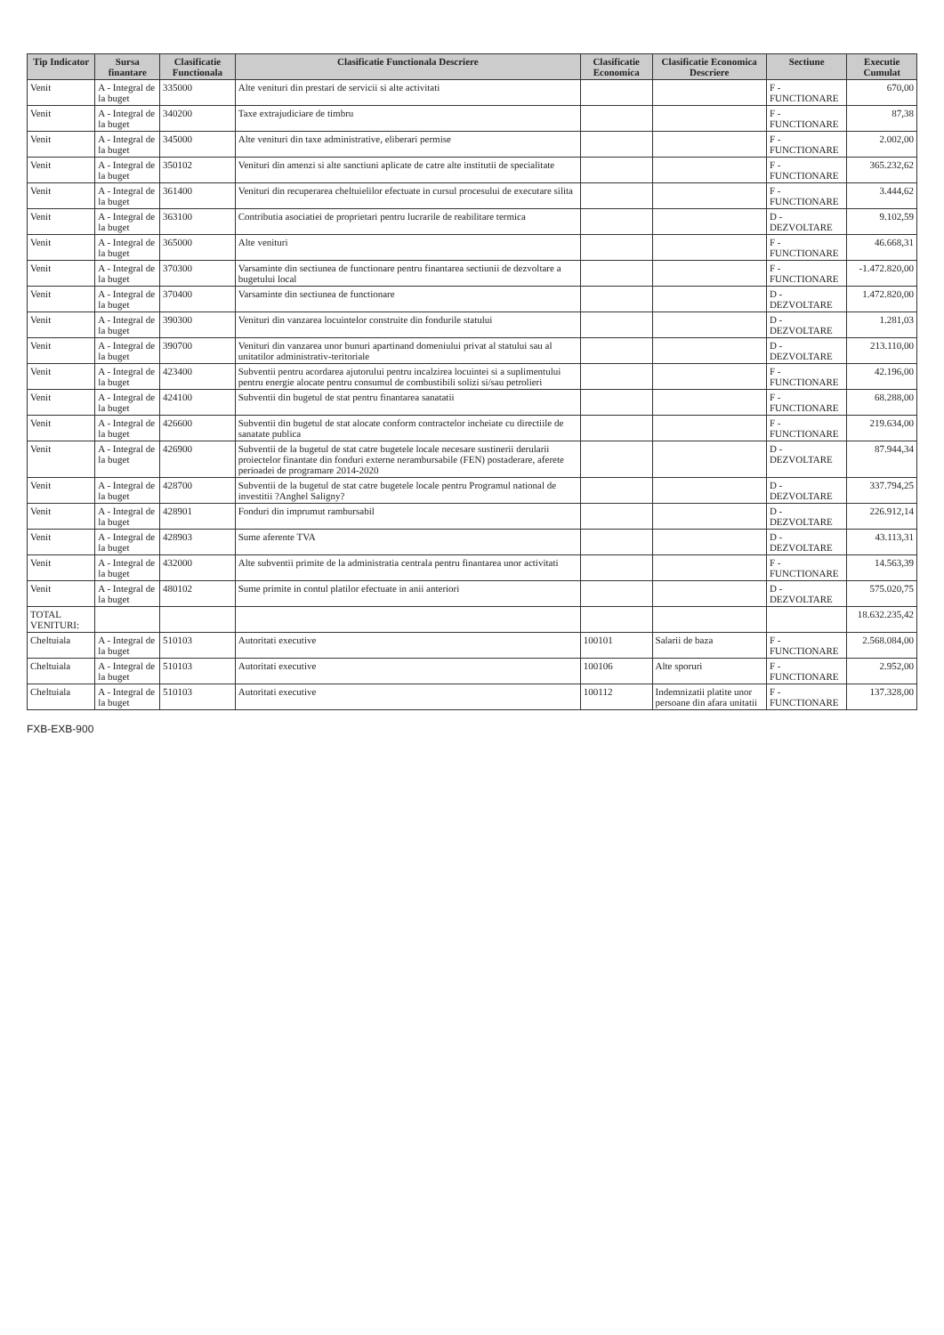| Tip Indicator | Sursa finantare | Clasificatie Functionala | Clasificatie Functionala Descriere | Clasificatie Economica | Clasificatie Economica Descriere | Sectiune | Executie Cumulat |
| --- | --- | --- | --- | --- | --- | --- | --- |
| Venit | A - Integral de la buget | 335000 | Alte venituri din prestari de servicii si alte activitati | | | F - FUNCTIONARE | 670,00 |
| Venit | A - Integral de la buget | 340200 | Taxe extrajudiciare de timbru | | | F - FUNCTIONARE | 87,38 |
| Venit | A - Integral de la buget | 345000 | Alte venituri din taxe administrative, eliberari permise | | | F - FUNCTIONARE | 2.002,00 |
| Venit | A - Integral de la buget | 350102 | Venituri din amenzi si alte sanctiuni aplicate de catre alte institutii de specialitate | | | F - FUNCTIONARE | 365.232,62 |
| Venit | A - Integral de la buget | 361400 | Venituri din recuperarea cheltuielilor efectuate in cursul procesului de executare silita | | | F - FUNCTIONARE | 3.444,62 |
| Venit | A - Integral de la buget | 363100 | Contributia asociatiei de proprietari pentru lucrarile de reabilitare termica | | | D - DEZVOLTARE | 9.102,59 |
| Venit | A - Integral de la buget | 365000 | Alte venituri | | | F - FUNCTIONARE | 46.668,31 |
| Venit | A - Integral de la buget | 370300 | Varsaminte din sectiunea de functionare pentru finantarea sectiunii de dezvoltare a bugetului local | | | F - FUNCTIONARE | -1.472.820,00 |
| Venit | A - Integral de la buget | 370400 | Varsaminte din sectiunea de functionare | | | D - DEZVOLTARE | 1.472.820,00 |
| Venit | A - Integral de la buget | 390300 | Venituri din vanzarea locuintelor construite din fondurile statului | | | D - DEZVOLTARE | 1.281,03 |
| Venit | A - Integral de la buget | 390700 | Venituri din vanzarea unor bunuri apartinand domeniului privat al statului sau al unitatilor administrativ-teritoriale | | | D - DEZVOLTARE | 213.110,00 |
| Venit | A - Integral de la buget | 423400 | Subventii pentru acordarea ajutorului pentru incalzirea locuintei si a suplimentului pentru energie alocate pentru consumul de combustibili solizi si/sau petrolieri | | | F - FUNCTIONARE | 42.196,00 |
| Venit | A - Integral de la buget | 424100 | Subventii din bugetul de stat pentru finantarea sanatatii | | | F - FUNCTIONARE | 68.288,00 |
| Venit | A - Integral de la buget | 426600 | Subventii din bugetul de stat alocate conform contractelor incheiate cu directiile de sanatate publica | | | F - FUNCTIONARE | 219.634,00 |
| Venit | A - Integral de la buget | 426900 | Subventii de la bugetul de stat catre bugetele locale necesare sustinerii derularii proiectelor finantate din fonduri externe nerambursabile (FEN) postaderare, aferete perioadei de programare 2014-2020 | | | D - DEZVOLTARE | 87.944,34 |
| Venit | A - Integral de la buget | 428700 | Subventii de la bugetul de stat catre bugetele locale pentru Programul national de investitii ?Anghel Saligny? | | | D - DEZVOLTARE | 337.794,25 |
| Venit | A - Integral de la buget | 428901 | Fonduri din imprumut rambursabil | | | D - DEZVOLTARE | 226.912,14 |
| Venit | A - Integral de la buget | 428903 | Sume aferente TVA | | | D - DEZVOLTARE | 43.113,31 |
| Venit | A - Integral de la buget | 432000 | Alte subventii primite de la administratia centrala pentru finantarea unor activitati | | | F - FUNCTIONARE | 14.563,39 |
| Venit | A - Integral de la buget | 480102 | Sume primite in contul platilor efectuate in anii anteriori | | | D - DEZVOLTARE | 575.020,75 |
| TOTAL VENITURI: | | | | | | | 18.632.235,42 |
| Cheltuiala | A - Integral de la buget | 510103 | Autoritati executive | 100101 | Salarii de baza | F - FUNCTIONARE | 2.568.084,00 |
| Cheltuiala | A - Integral de la buget | 510103 | Autoritati executive | 100106 | Alte sporuri | F - FUNCTIONARE | 2.952,00 |
| Cheltuiala | A - Integral de la buget | 510103 | Autoritati executive | 100112 | Indemnizatii platite unor persoane din afara unitatii | F - FUNCTIONARE | 137.328,00 |
FXB-EXB-900